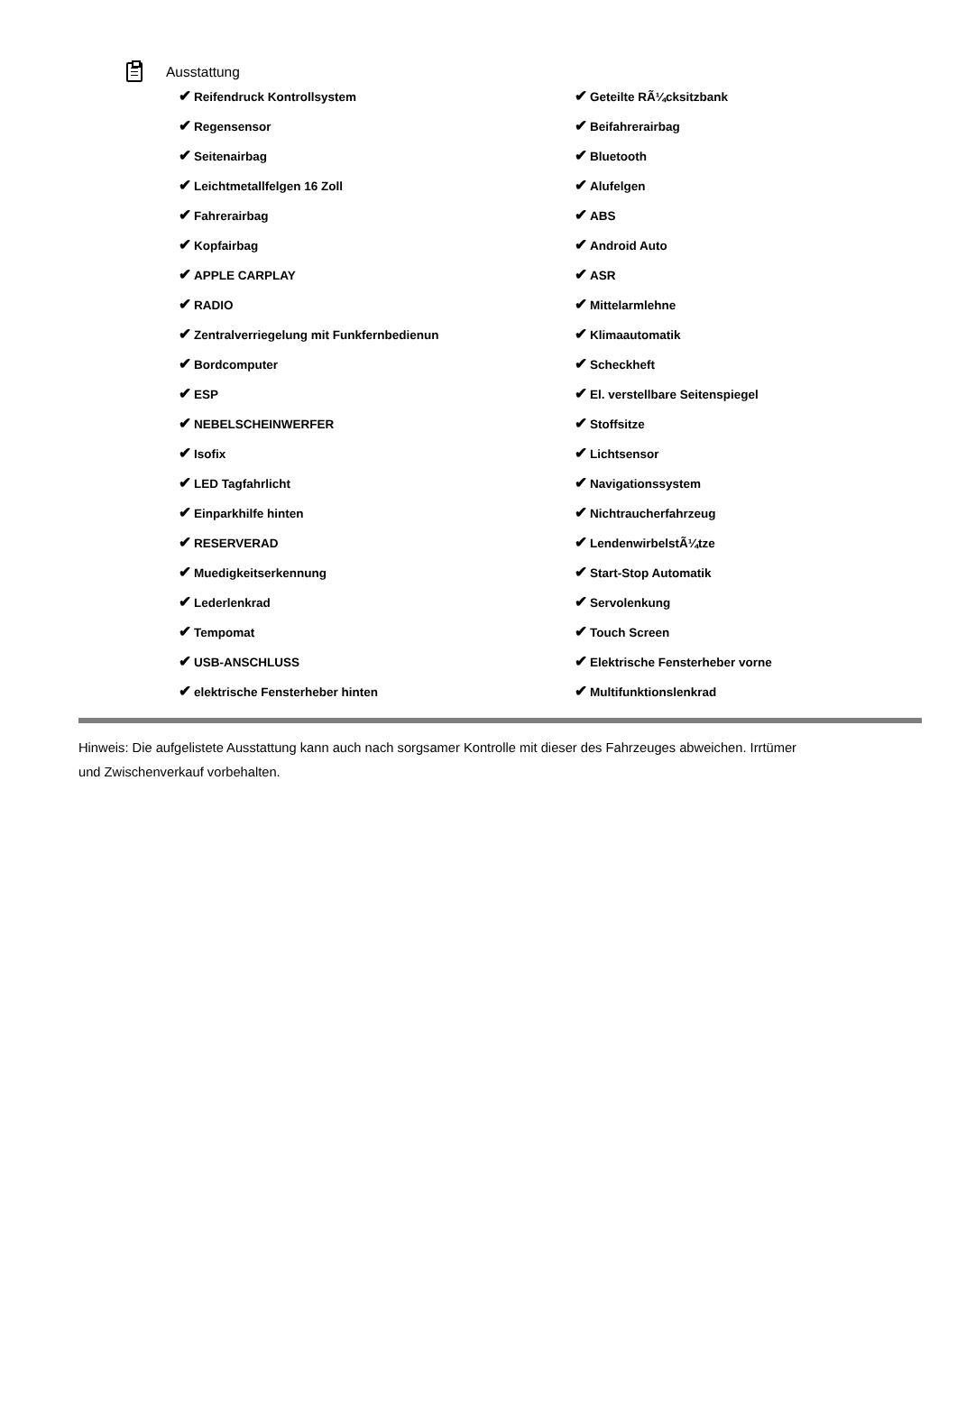Ausstattung
✔ Reifendruck Kontrollsystem
✔ Geteilte RÃ¼cksitzbank
✔ Regensensor
✔ Beifahrerairbag
✔ Seitenairbag
✔ Bluetooth
✔ Leichtmetallfelgen 16 Zoll
✔ Alufelgen
✔ Fahrerairbag
✔ ABS
✔ Kopfairbag
✔ Android Auto
✔ APPLE CARPLAY
✔ ASR
✔ RADIO
✔ Mittelarmlehne
✔ Zentralverriegelung mit Funkfernbedienun
✔ Klimaautomatik
✔ Bordcomputer
✔ Scheckheft
✔ ESP
✔ El. verstellbare Seitenspiegel
✔ NEBELSCHEINWERFER
✔ Stoffsitze
✔ Isofix
✔ Lichtsensor
✔ LED Tagfahrlicht
✔ Navigationssystem
✔ Einparkhilfe hinten
✔ Nichtraucherfahrzeug
✔ RESERVERAD
✔ LendenwirbelstÃ¼tze
✔ Muedigkeitserkennung
✔ Start-Stop Automatik
✔ Lederlenkrad
✔ Servolenkung
✔ Tempomat
✔ Touch Screen
✔ USB-ANSCHLUSS
✔ Elektrische Fensterheber vorne
✔ elektrische Fensterheber hinten
✔ Multifunktionslenkrad
Hinweis: Die aufgelistete Ausstattung kann auch nach sorgsamer Kontrolle mit dieser des Fahrzeuges abweichen. Irrtümer und Zwischenverkauf vorbehalten.